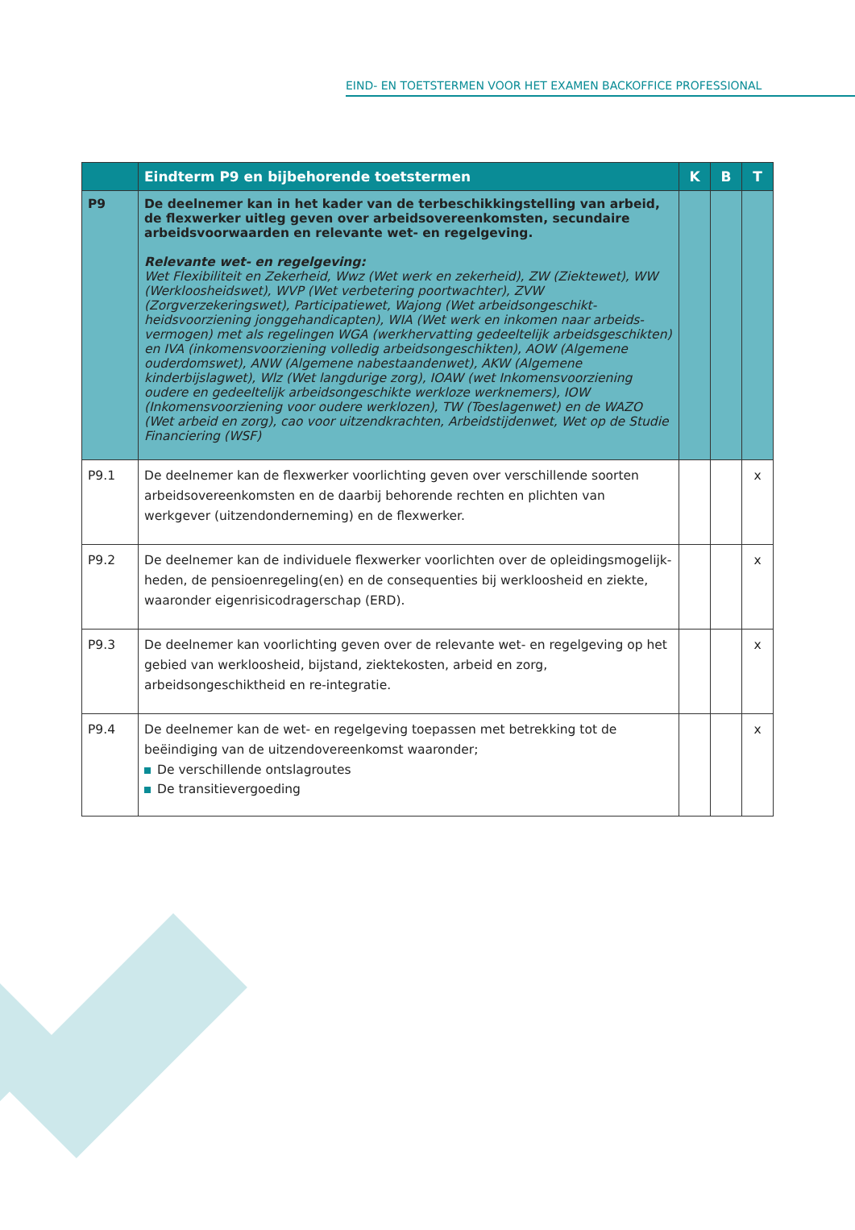EIND- EN TOETSTERMEN VOOR HET EXAMEN BACKOFFICE PROFESSIONAL
| | Eindterm P9 en bijbehorende toetstermen | K | B | T |
| --- | --- | --- | --- | --- |
| P9 | De deelnemer kan in het kader van de terbeschikkingstelling van arbeid, de flexwerker uitleg geven over arbeidsovereenkomsten, secundaire arbeids­voorwaarden en relevante wet- en regelgeving. Relevante wet- en regelgeving: Wet Flexibiliteit en Zekerheid, Wwz (Wet werk en zekerheid), ZW (Ziektewet), WW (Werkloosheidswet), WVP (Wet verbetering poortwachter), ZVW (Zorgverzekeringswet), Participatiewet, Wajong (Wet arbeidsongeschikt­heidsvoorziening jonggehandicapten), WIA (Wet werk en inkomen naar arbeids­vermogen) met als regelingen WGA (werkhervatting gedeeltelijk arbeidsgeschikten) en IVA (inkomensvoorziening volledig arbeidsongeschikten), AOW (Algemene ouderdomswet), ANW (Algemene nabestaandenwet), AKW (Algemene kinderbijslagwet), Wlz (Wet langdurige zorg), IOAW (wet Inkomensvoorziening oudere en gedeeltelijk arbeidsongeschikte werkloze werknemers), IOW (Inkomensvoorziening voor oudere werklozen), TW (Toeslagenwet) en de WAZO (Wet arbeid en zorg), cao voor uitzendkrachten, Arbeidstijdenwet, Wet op de Studie Financiering (WSF) | | | |
| P9.1 | De deelnemer kan de flexwerker voorlichting geven over verschillende soorten arbeidsovereenkomsten en de daarbij behorende rechten en plichten van werkgever (uitzendonderneming) en de flexwerker. | | | x |
| P9.2 | De deelnemer kan de individuele flexwerker voorlichten over de opleidingsmogelijk­heden, de pensioenregeling(en) en de consequenties bij werkloosheid en ziekte, waaronder eigenrisicodragerschap (ERD). | | | x |
| P9.3 | De deelnemer kan voorlichting geven over de relevante wet- en regelgeving op het gebied van werkloosheid, bijstand, ziektekosten, arbeid en zorg, arbeidsongeschiktheid en re-integratie. | | | x |
| P9.4 | De deelnemer kan de wet- en regelgeving toepassen met betrekking tot de beëindiging van de uitzendovereenkomst waaronder; De verschillende ontslagroutes De transitievergoeding | | | x |